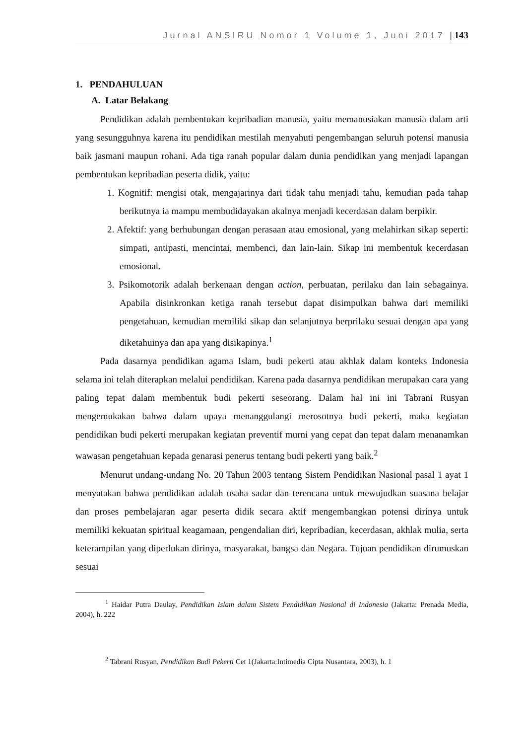Jurnal ANSIRU Nomor 1 Volume 1, Juni 2017 | 143
1. PENDAHULUAN
A. Latar Belakang
Pendidikan adalah pembentukan kepribadian manusia, yaitu memanusiakan manusia dalam arti yang sesungguhnya karena itu pendidikan mestilah menyahuti pengembangan seluruh potensi manusia baik jasmani maupun rohani. Ada tiga ranah popular dalam dunia pendidikan yang menjadi lapangan pembentukan kepribadian peserta didik, yaitu:
1. Kognitif: mengisi otak, mengajarinya dari tidak tahu menjadi tahu, kemudian pada tahap berikutnya ia mampu membudidayakan akalnya menjadi kecerdasan dalam berpikir.
2. Afektif: yang berhubungan dengan perasaan atau emosional, yang melahirkan sikap seperti: simpati, antipasti, mencintai, membenci, dan lain-lain. Sikap ini membentuk kecerdasan emosional.
3. Psikomotorik adalah berkenaan dengan action, perbuatan, perilaku dan lain sebagainya. Apabila disinkronkan ketiga ranah tersebut dapat disimpulkan bahwa dari memiliki pengetahuan, kemudian memiliki sikap dan selanjutnya berprilaku sesuai dengan apa yang diketahuinya dan apa yang disikapinya.<sup>1</sup>
Pada dasarnya pendidikan agama Islam, budi pekerti atau akhlak dalam konteks Indonesia selama ini telah diterapkan melalui pendidikan. Karena pada dasarnya pendidikan merupakan cara yang paling tepat dalam membentuk budi pekerti seseorang. Dalam hal ini ini Tabrani Rusyan mengemukakan bahwa dalam upaya menanggulangi merosotnya budi pekerti, maka kegiatan pendidikan budi pekerti merupakan kegiatan preventif murni yang cepat dan tepat dalam menanamkan wawasan pengetahuan kepada genarasi penerus tentang budi pekerti yang baik.<sup>2</sup>
Menurut undang-undang No. 20 Tahun 2003 tentang Sistem Pendidikan Nasional pasal 1 ayat 1 menyatakan bahwa pendidikan adalah usaha sadar dan terencana untuk mewujudkan suasana belajar dan proses pembelajaran agar peserta didik secara aktif mengembangkan potensi dirinya untuk memiliki kekuatan spiritual keagamaan, pengendalian diri, kepribadian, kecerdasan, akhlak mulia, serta keterampilan yang diperlukan dirinya, masyarakat, bangsa dan Negara. Tujuan pendidikan dirumuskan sesuai
<sup>1</sup> Haidar Putra Daulay, Pendidikan Islam dalam Sistem Pendidikan Nasional di Indonesia (Jakarta: Prenada Media, 2004), h. 222
<sup>2</sup> Tabrani Rusyan, Pendidikan Budi Pekerti Cet 1(Jakarta:Intimedia Cipta Nusantara, 2003), h. 1